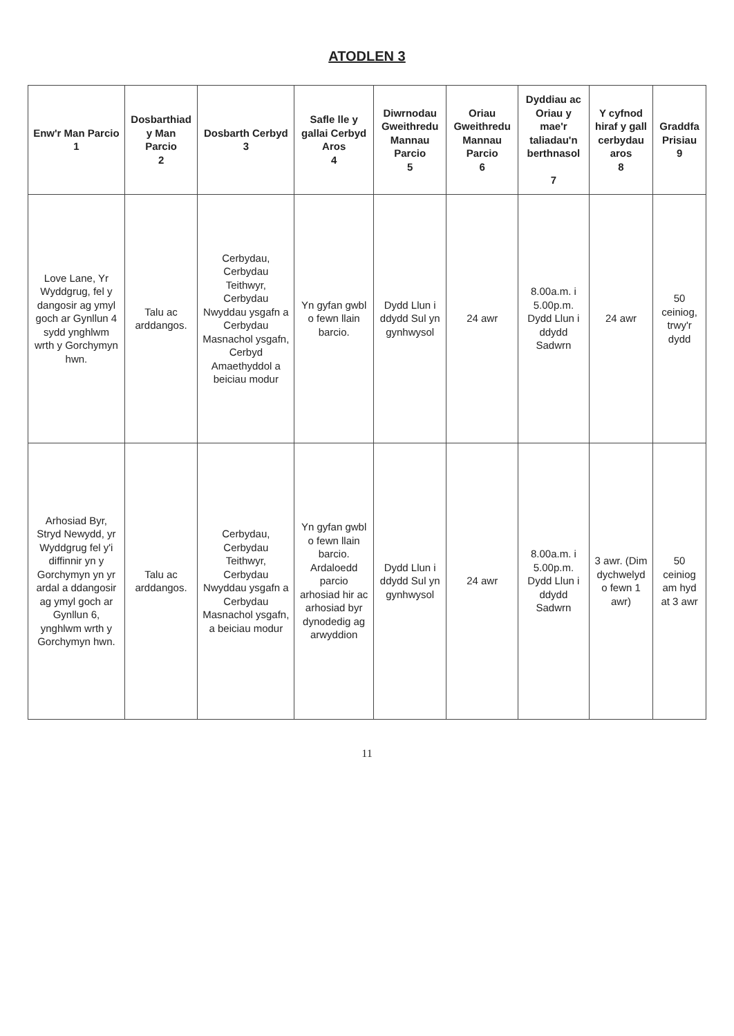ATODLEN 3
| Enw'r Man Parcio 1 | Dosbarthiad y Man Parcio 2 | Dosbarth Cerbyd 3 | Safle lle y gallai Cerbyd Aros 4 | Diwrnodau Gweithredu Mannau Parcio 5 | Oriau Gweithredu Mannau Parcio 6 | Dyddiau ac Oriau y mae'r taliadau'n berthnasol 7 | Y cyfnod hiraf y gall cerbydau aros 8 | Graddfa Prisiau 9 |
| --- | --- | --- | --- | --- | --- | --- | --- | --- |
| Love Lane, Yr Wyddgrug, fel y dangosir ag ymyl goch ar Gynllun 4 sydd ynghlwm wrth y Gorchymyn hwn. | Talu ac arddangos. | Cerbydau, Cerbydau Teithwyr, Cerbydau Nwyddau ysgafn a Cerbydau Masnachol ysgafn, Cerbyd Amaethyddol a beiciau modur | Yn gyfan gwbl o fewn llain barcio. | Dydd Llun i ddydd Sul yn gynhwysol | 24 awr | 8.00a.m. i 5.00p.m. Dydd Llun i ddydd Sadwrn | 24 awr | 50 ceiniog, trwy'r dydd |
| Arhosiad Byr, Stryd Newydd, yr Wyddgrug fel y'i diffinnir yn y Gorchymyn yn yr ardal a ddangosir ag ymyl goch ar Gynllun 6, ynghlwm wrth y Gorchymyn hwn. | Talu ac arddangos. | Cerbydau, Cerbydau Teithwyr, Cerbydau Nwyddau ysgafn a Cerbydau Masnachol ysgafn, a beiciau modur | Yn gyfan gwbl o fewn llain barcio. Ardaloedd parcio arhosiad hir ac arhosiad byr dynodedig ag arwyddion | Dydd Llun i ddydd Sul yn gynhwysol | 24 awr | 8.00a.m. i 5.00p.m. Dydd Llun i ddydd Sadwrn | 3 awr. (Dim dychwelyd o fewn 1 awr) | 50 ceiniog am hyd at 3 awr |
11